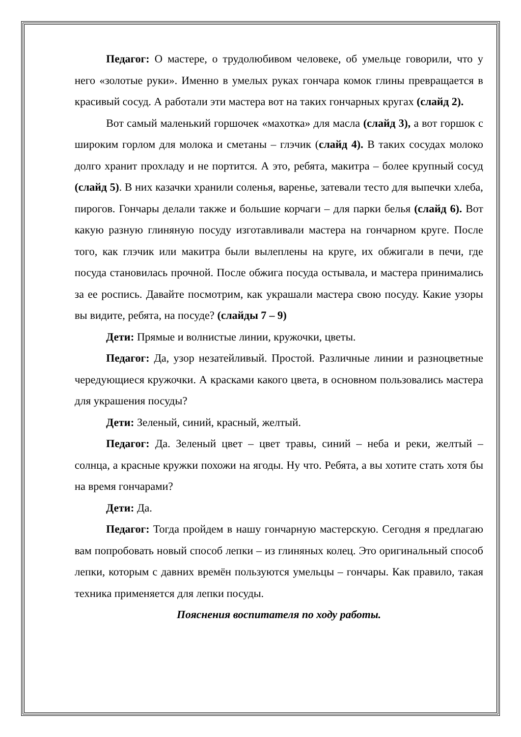Педагог: О мастере, о трудолюбивом человеке, об умельце говорили, что у него «золотые руки». Именно в умелых руках гончара комок глины превращается в красивый сосуд. А работали эти мастера вот на таких гончарных кругах (слайд 2).
Вот самый маленький горшочек «махотка» для масла (слайд 3), а вот горшок с широким горлом для молока и сметаны – глэчик (слайд 4). В таких сосудах молоко долго хранит прохладу и не портится. А это, ребята, макитра – более крупный сосуд (слайд 5). В них казачки хранили соленья, варенье, затевали тесто для выпечки хлеба, пирогов. Гончары делали также и большие корчаги – для парки белья (слайд 6). Вот какую разную глиняную посуду изготавливали мастера на гончарном круге. После того, как глэчик или макитра были вылеплены на круге, их обжигали в печи, где посуда становилась прочной. После обжига посуда остывала, и мастера принимались за ее роспись. Давайте посмотрим, как украшали мастера свою посуду. Какие узоры вы видите, ребята, на посуде? (слайды 7 – 9)
Дети: Прямые и волнистые линии, кружочки, цветы.
Педагог: Да, узор незатейливый. Простой. Различные линии и разноцветные чередующиеся кружочки. А красками какого цвета, в основном пользовались мастера для украшения посуды?
Дети: Зеленый, синий, красный, желтый.
Педагог: Да. Зеленый цвет – цвет травы, синий – неба и реки, желтый – солнца, а красные кружки похожи на ягоды. Ну что. Ребята, а вы хотите стать хотя бы на время гончарами?
Дети: Да.
Педагог: Тогда пройдем в нашу гончарную мастерскую. Сегодня я предлагаю вам попробовать новый способ лепки – из глиняных колец. Это оригинальный способ лепки, которым с давних времён пользуются умельцы – гончары. Как правило, такая техника применяется для лепки посуды.
Пояснения воспитателя по ходу работы.